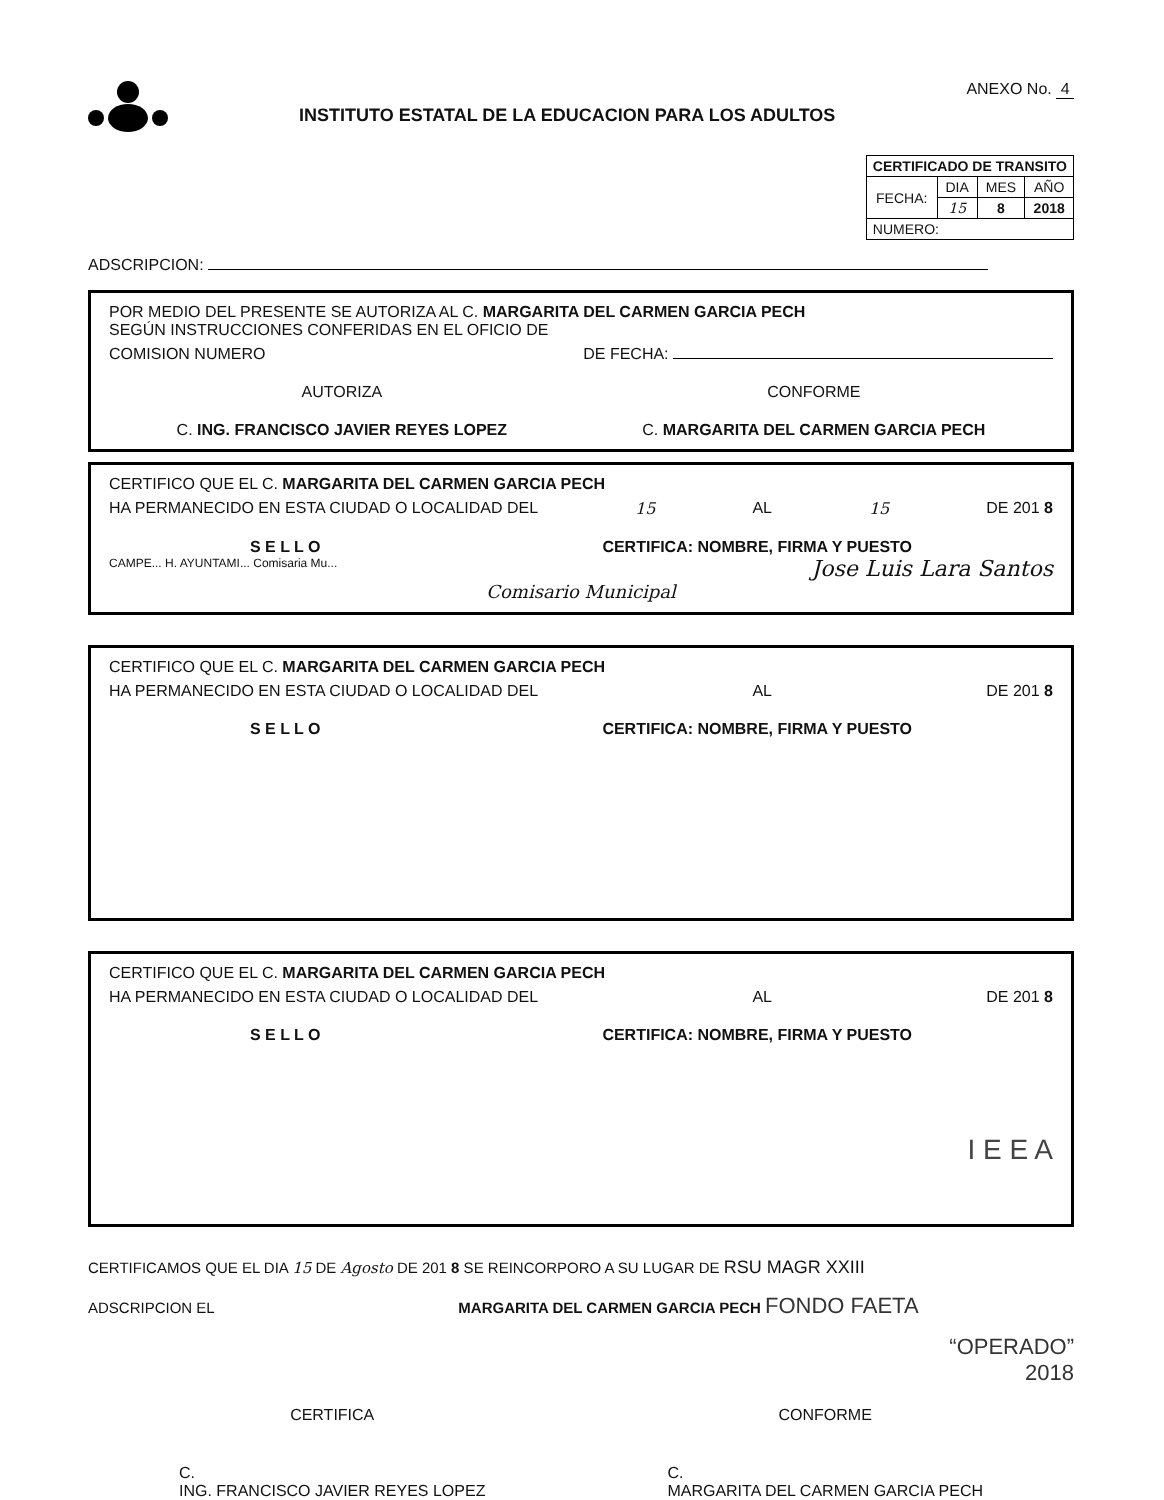INSTITUTO ESTATAL DE LA EDUCACION PARA LOS ADULTOS
ANEXO No. 4
| CERTIFICADO DE TRANSITO | | | |
| FECHA: | DIA | MES | AÑO |
| | 15 | 8 | 2018 |
| NUMERO: | | | |
ADSCRIPCION:
POR MEDIO DEL PRESENTE SE AUTORIZA AL C. MARGARITA DEL CARMEN GARCIA PECH
SEGÚN INSTRUCCIONES CONFERIDAS EN EL OFICIO DE
COMISION NUMERO DE FECHA:
AUTORIZA CONFORME
C. ING. FRANCISCO JAVIER REYES LOPEZ C. MARGARITA DEL CARMEN GARCIA PECH
CERTIFICO QUE EL C. MARGARITA DEL CARMEN GARCIA PECH
HA PERMANECIDO EN ESTA CIUDAD O LOCALIDAD DEL 15 AL 15 DE 201 8
S E L L O CERTIFICA: NOMBRE, FIRMA Y PUESTO
CAMPE... H. AYUNTAMI... Comisaria Mu... Jose Luis Lara Santos
Comisario Municipal
CERTIFICO QUE EL C. MARGARITA DEL CARMEN GARCIA PECH
HA PERMANECIDO EN ESTA CIUDAD O LOCALIDAD DEL AL DE 201 8
S E L L O CERTIFICA: NOMBRE, FIRMA Y PUESTO
CERTIFICO QUE EL C. MARGARITA DEL CARMEN GARCIA PECH
HA PERMANECIDO EN ESTA CIUDAD O LOCALIDAD DEL AL DE 201 8
S E L L O CERTIFICA: NOMBRE, FIRMA Y PUESTO
I E E A
CERTIFICAMOS QUE EL DIA 15 DE Agosto DE 201 8 SE REINCORPORO A SU LUGAR DE RSU MAGR XXIII
ADSCRIPCION EL MARGARITA DEL CARMEN GARCIA PECH FONDO FAETA
“OPERADO”
2018
CERTIFICA CONFORME
C.
ING. FRANCISCO JAVIER REYES LOPEZ C.
MARGARITA DEL CARMEN GARCIA PECH